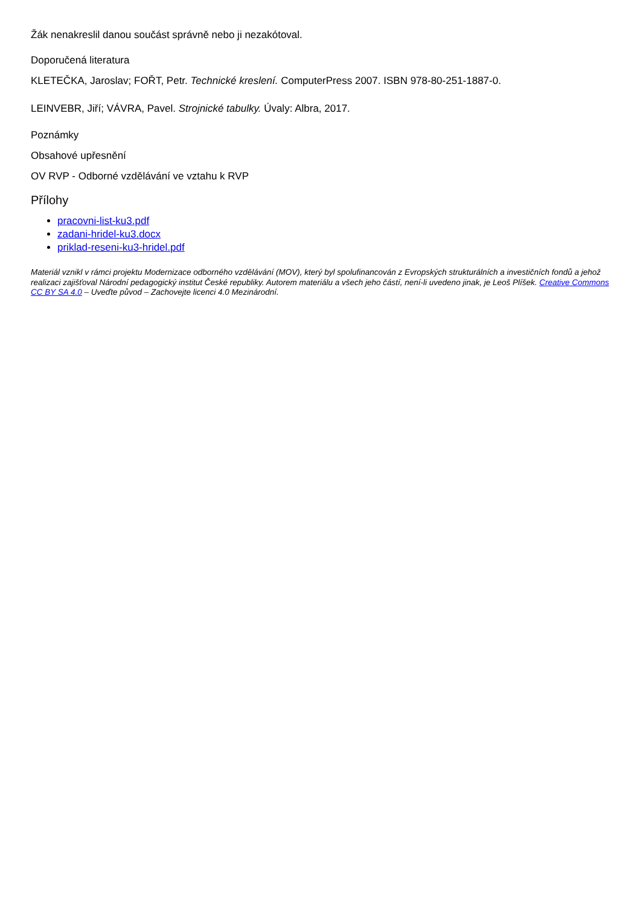Žák nenakreslil danou součást správně nebo ji nezakótoval.
Doporučená literatura
KLETEČKA, Jaroslav; FOŘT, Petr. Technické kreslení. ComputerPress 2007. ISBN 978-80-251-1887-0.
LEINVEBR, Jiří; VÁVRA, Pavel. Strojnické tabulky. Úvaly: Albra, 2017.
Poznámky
Obsahové upřesnění
OV RVP - Odborné vzdělávání ve vztahu k RVP
Přílohy
pracovni-list-ku3.pdf
zadani-hridel-ku3.docx
priklad-reseni-ku3-hridel.pdf
Materiál vznikl v rámci projektu Modernizace odborného vzdělávání (MOV), který byl spolufinancován z Evropských strukturálních a investičních fondů a jehož realizaci zajišťoval Národní pedagogický institut České republiky. Autorem materiálu a všech jeho částí, není-li uvedeno jinak, je Leoš Plíšek. Creative Commons CC BY SA 4.0 – Uveďte původ – Zachovejte licenci 4.0 Mezinárodní.